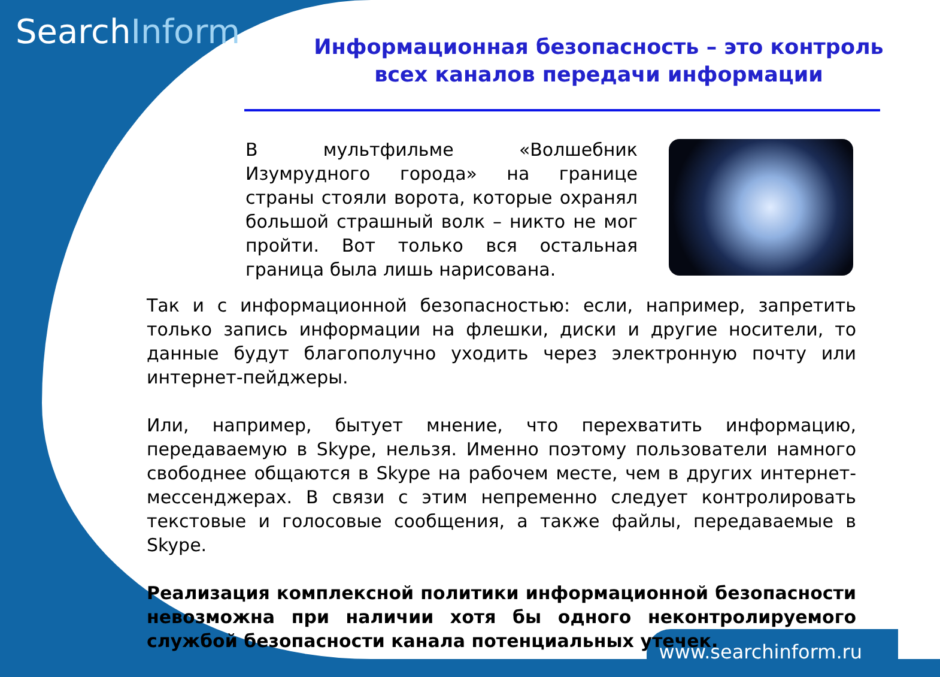SearchInform
Информационная безопасность – это контроль всех каналов передачи информации
В мультфильме «Волшебник Изумрудного города» на границе страны стояли ворота, которые охранял большой страшный волк – никто не мог пройти. Вот только вся остальная граница была лишь нарисована.
Так и с информационной безопасностью: если, например, запретить только запись информации на флешки, диски и другие носители, то данные будут благополучно уходить через электронную почту или интернет-пейджеры.
Или, например, бытует мнение, что перехватить информацию, передаваемую в Skype, нельзя. Именно поэтому пользователи намного свободнее общаются в Skype на рабочем месте, чем в других интернет-мессенджерах. В связи с этим непременно следует контролировать текстовые и голосовые сообщения, а также файлы, передаваемые в Skype.
Реализация комплексной политики информационной безопасности невозможна при наличии хотя бы одного неконтролируемого службой безопасности канала потенциальных утечек.
www.searchinform.ru